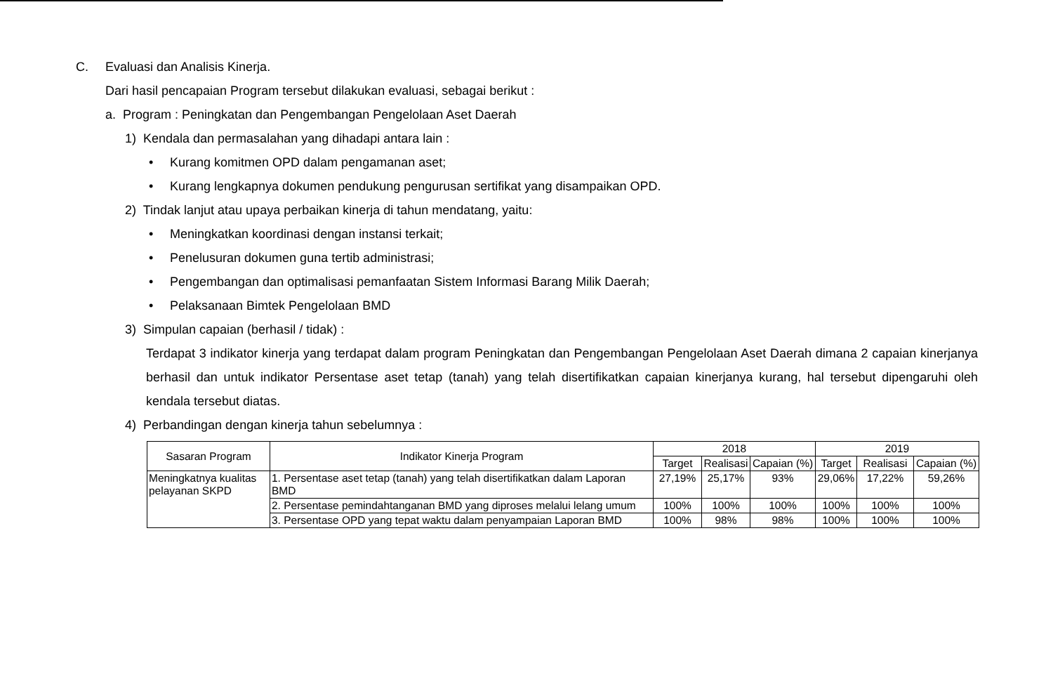C. Evaluasi dan Analisis Kinerja.
Dari hasil pencapaian Program tersebut dilakukan evaluasi, sebagai berikut :
a. Program : Peningkatan dan Pengembangan Pengelolaan Aset Daerah
1) Kendala dan permasalahan yang dihadapi antara lain :
• Kurang komitmen OPD dalam pengamanan aset;
• Kurang lengkapnya dokumen pendukung pengurusan sertifikat yang disampaikan OPD.
2) Tindak lanjut atau upaya perbaikan kinerja di tahun mendatang, yaitu:
• Meningkatkan koordinasi dengan instansi terkait;
• Penelusuran dokumen guna tertib administrasi;
• Pengembangan dan optimalisasi pemanfaatan Sistem Informasi Barang Milik Daerah;
• Pelaksanaan Bimtek Pengelolaan BMD
3) Simpulan capaian (berhasil / tidak) :
Terdapat 3 indikator kinerja yang terdapat dalam program Peningkatan dan Pengembangan Pengelolaan Aset Daerah dimana 2 capaian kinerjanya berhasil dan untuk indikator Persentase aset tetap (tanah) yang telah disertifikatkan capaian kinerjanya kurang, hal tersebut dipengaruhi oleh kendala tersebut diatas.
4) Perbandingan dengan kinerja tahun sebelumnya :
| Sasaran Program | Indikator Kinerja Program | 2018 | | | 2019 | | |
| --- | --- | --- | --- | --- | --- | --- | --- |
| | | Target | Realisasi | Capaian (%) | Target | Realisasi | Capaian (%) |
| Meningkatnya kualitas pelayanan SKPD | 1. Persentase aset tetap (tanah) yang telah disertifikatkan dalam Laporan BMD | 27,19% | 25,17% | 93% | 29,06% | 17,22% | 59,26% |
| | 2. Persentase pemindahtanganan BMD yang diproses melalui lelang umum | 100% | 100% | 100% | 100% | 100% | 100% |
| | 3. Persentase OPD yang tepat waktu dalam penyampaian Laporan BMD | 100% | 98% | 98% | 100% | 100% | 100% |